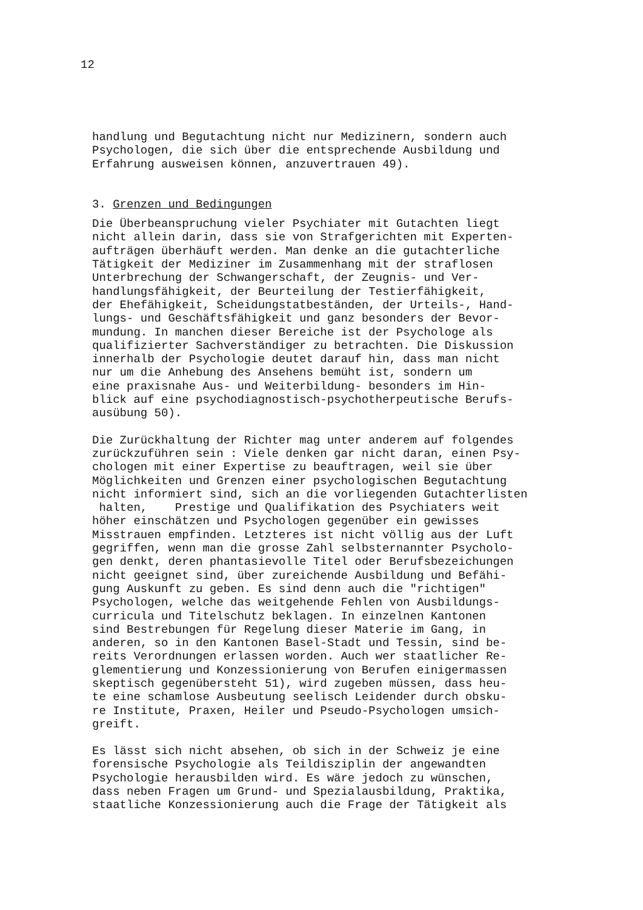12
handlung und Begutachtung nicht nur Medizinern, sondern auch Psychologen, die sich über die entsprechende Ausbildung und Erfahrung ausweisen können, anzuvertrauen 49).
3. Grenzen und Bedingungen
Die Überbeanspruchung vieler Psychiater mit Gutachten liegt nicht allein darin, dass sie von Strafgerichten mit Experten- aufträgen überhäuft werden. Man denke an die gutachterliche Tätigkeit der Mediziner im Zusammenhang mit der straflosen Unterbrechung der Schwangerschaft, der Zeugnis- und Ver- handlungsfähigkeit, der Beurteilung der Testierfähigkeit, der Ehefähigkeit, Scheidungstatbeständen, der Urteils-, Hand- lungs- und Geschäftsfähigkeit und ganz besonders der Bevor- mundung. In manchen dieser Bereiche ist der Psychologe als qualifizierter Sachverständiger zu betrachten. Die Diskussion innerhalb der Psychologie deutet darauf hin, dass man nicht nur um die Anhebung des Ansehens bemüht ist, sondern um eine praxisnahe Aus- und Weiterbildung- besonders im Hin- blick auf eine psychodiagnostisch-psychotherpeutische Berufs- ausübung 50).
Die Zurückhaltung der Richter mag unter anderem auf folgendes zurückzuführen sein : Viele denken gar nicht daran, einen Psy- chologen mit einer Expertise zu beauftragen, weil sie über Möglichkeiten und Grenzen einer psychologischen Begutachtung nicht informiert sind, sich an die vorliegenden Gutachterlisten halten, Prestige und Qualifikation des Psychiaters weit höher einschätzen und Psychologen gegenüber ein gewisses Misstrauen empfinden. Letzteres ist nicht völlig aus der Luft gegriffen, wenn man die grosse Zahl selbsternannter Psycholo- gen denkt, deren phantasievolle Titel oder Berufsbezeichungen nicht geeignet sind, über zureichende Ausbildung und Befähi- gung Auskunft zu geben. Es sind denn auch die "richtigen" Psychologen, welche das weitgehende Fehlen von Ausbildungs- curricula und Titelschutz beklagen. In einzelnen Kantonen sind Bestrebungen für Regelung dieser Materie im Gang, in anderen, so in den Kantonen Basel-Stadt und Tessin, sind be- reits Verordnungen erlassen worden. Auch wer staatlicher Re- glementierung und Konzessionierung von Berufen einigermassen skeptisch gegenübersteht 51), wird zugeben müssen, dass heu- te eine schamlose Ausbeutung seelisch Leidender durch obsku- re Institute, Praxen, Heiler und Pseudo-Psychologen umsich- greift.
Es lässt sich nicht absehen, ob sich in der Schweiz je eine forensische Psychologie als Teildisziplin der angewandten Psychologie herausbilden wird. Es wäre jedoch zu wünschen, dass neben Fragen um Grund- und Spezialausbildung, Praktika, staatliche Konzessionierung auch die Frage der Tätigkeit als